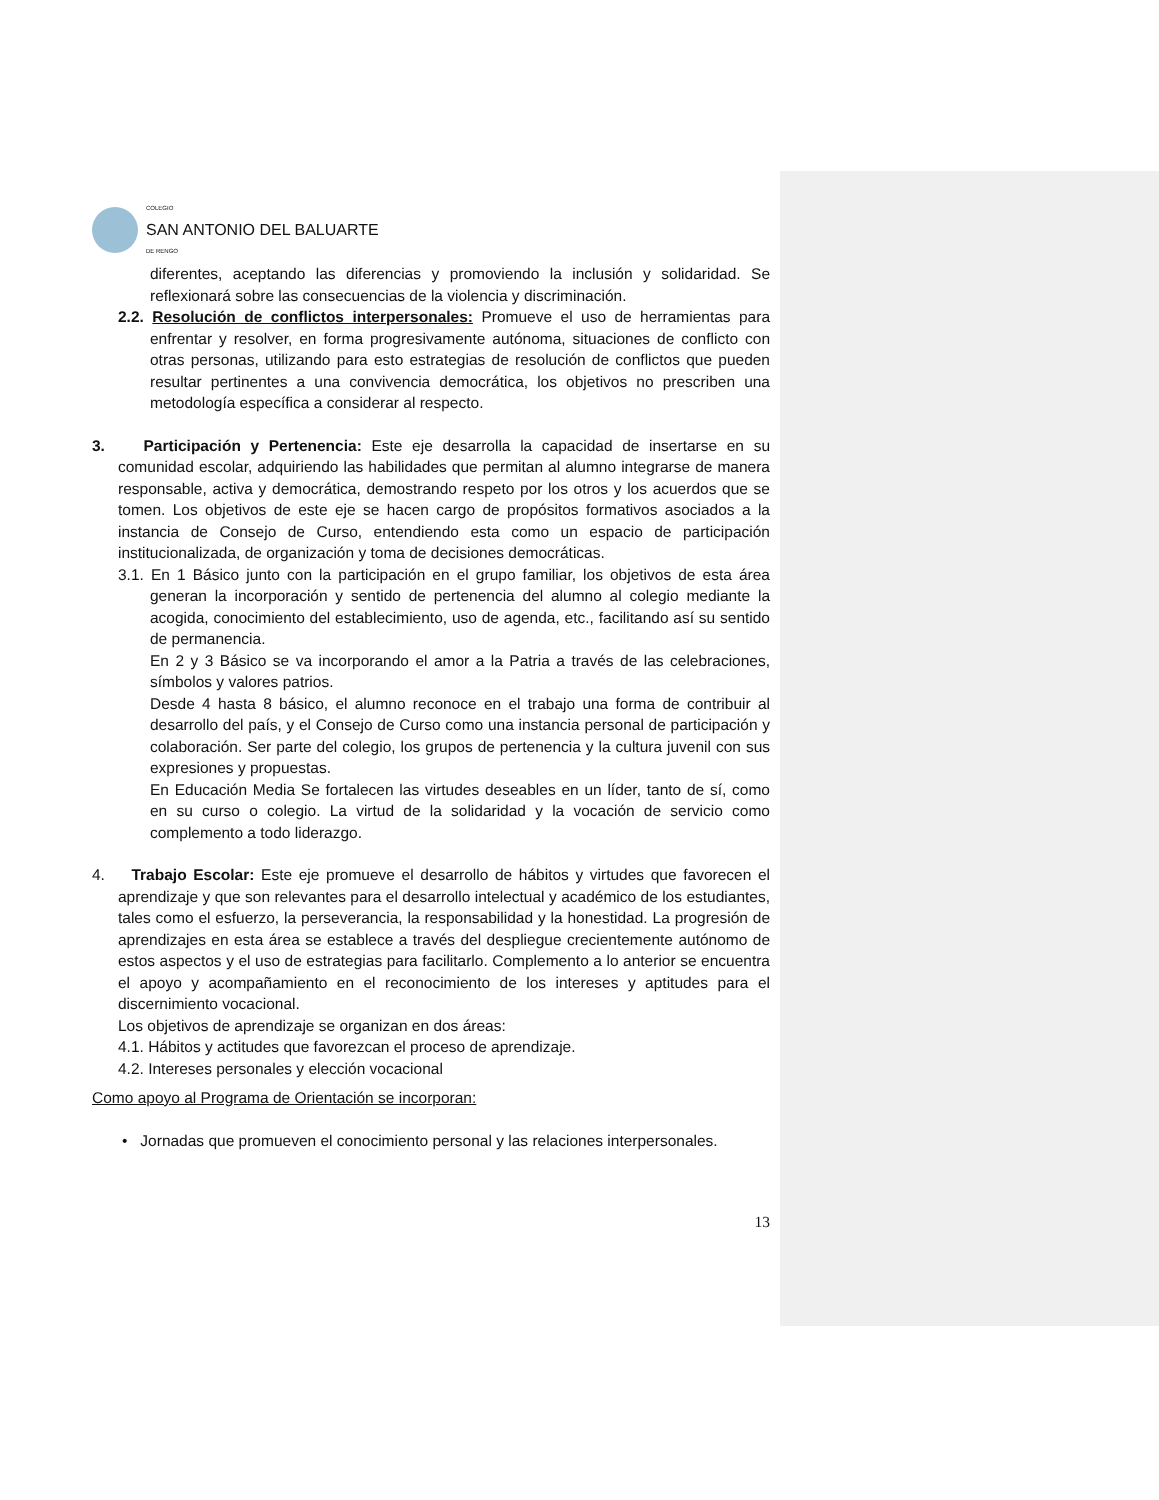COLEGIO
SAN ANTONIO DEL BALUARTE
DE RENGO
diferentes, aceptando las diferencias y promoviendo la inclusión y solidaridad. Se reflexionará sobre las consecuencias de la violencia y discriminación.
2.2. Resolución de conflictos interpersonales: Promueve el uso de herramientas para enfrentar y resolver, en forma progresivamente autónoma, situaciones de conflicto con otras personas, utilizando para esto estrategias de resolución de conflictos que pueden resultar pertinentes a una convivencia democrática, los objetivos no prescriben una metodología específica a considerar al respecto.
3. Participación y Pertenencia: Este eje desarrolla la capacidad de insertarse en su comunidad escolar, adquiriendo las habilidades que permitan al alumno integrarse de manera responsable, activa y democrática, demostrando respeto por los otros y los acuerdos que se tomen. Los objetivos de este eje se hacen cargo de propósitos formativos asociados a la instancia de Consejo de Curso, entendiendo esta como un espacio de participación institucionalizada, de organización y toma de decisiones democráticas.
3.1. En 1 Básico junto con la participación en el grupo familiar, los objetivos de esta área generan la incorporación y sentido de pertenencia del alumno al colegio mediante la acogida, conocimiento del establecimiento, uso de agenda, etc., facilitando así su sentido de permanencia.
En 2 y 3 Básico se va incorporando el amor a la Patria a través de las celebraciones, símbolos y valores patrios.
Desde 4 hasta 8 básico, el alumno reconoce en el trabajo una forma de contribuir al desarrollo del país, y el Consejo de Curso como una instancia personal de participación y colaboración. Ser parte del colegio, los grupos de pertenencia y la cultura juvenil con sus expresiones y propuestas.
En Educación Media Se fortalecen las virtudes deseables en un líder, tanto de sí, como en su curso o colegio. La virtud de la solidaridad y la vocación de servicio como complemento a todo liderazgo.
4. Trabajo Escolar: Este eje promueve el desarrollo de hábitos y virtudes que favorecen el aprendizaje y que son relevantes para el desarrollo intelectual y académico de los estudiantes, tales como el esfuerzo, la perseverancia, la responsabilidad y la honestidad. La progresión de aprendizajes en esta área se establece a través del despliegue crecientemente autónomo de estos aspectos y el uso de estrategias para facilitarlo. Complemento a lo anterior se encuentra el apoyo y acompañamiento en el reconocimiento de los intereses y aptitudes para el discernimiento vocacional.
Los objetivos de aprendizaje se organizan en dos áreas:
4.1. Hábitos y actitudes que favorezcan el proceso de aprendizaje.
4.2. Intereses personales y elección vocacional
Como apoyo al Programa de Orientación se incorporan:
• Jornadas que promueven el conocimiento personal y las relaciones interpersonales.
13